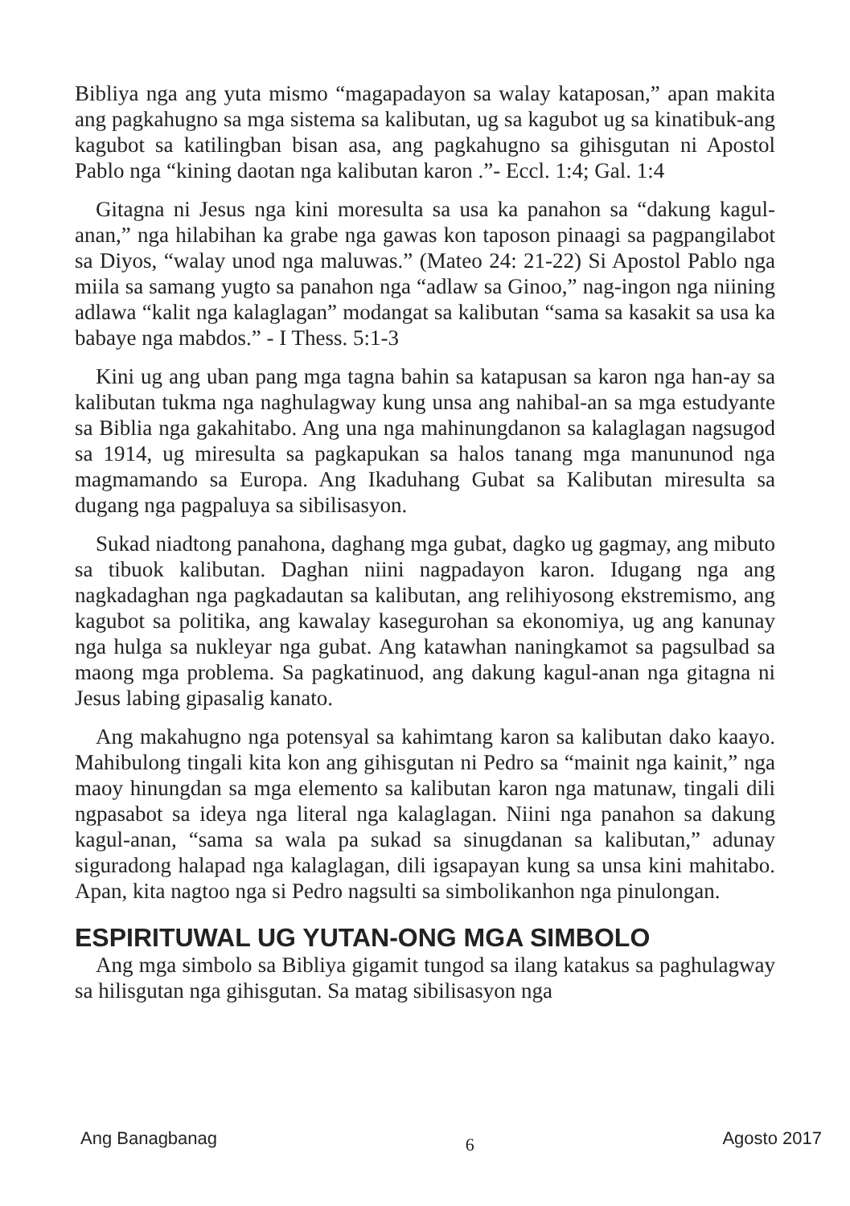Bibliya nga ang yuta mismo “magapadayon sa walay kataposan,” apan makita ang pagkahugno sa mga sistema sa kalibutan, ug sa kagubot ug sa kinatibuk-ang kagubot sa katilingban bisan asa, ang pagkahugno sa gihisgutan ni Apostol Pablo nga “kining daotan nga kalibutan karon .”- Eccl. 1:4; Gal. 1:4
Gitagna ni Jesus nga kini moresulta sa usa ka panahon sa “dakung kagul-anan,” nga hilabihan ka grabe nga gawas kon taposon pinaagi sa pagpangilabot sa Diyos, “walay unod nga maluwas.” (Mateo 24: 21-22) Si Apostol Pablo nga miila sa samang yugto sa panahon nga “adlaw sa Ginoo,” nag-ingon nga niining adlawa “kalit nga kalaglagan” modangat sa kalibutan “sama sa kasakit sa usa ka babaye nga mabdos.” - I Thess. 5:1-3
Kini ug ang uban pang mga tagna bahin sa katapusan sa karon nga han-ay sa kalibutan tukma nga naghulagway kung unsa ang nahibal-an sa mga estudyante sa Biblia nga gakahitabo. Ang una nga mahinungdanon sa kalaglagan nagsugod sa 1914, ug miresulta sa pagkapukan sa halos tanang mga manununod nga magmamando sa Europa. Ang Ikaduhang Gubat sa Kalibutan miresulta sa dugang nga pagpaluya sa sibilisasyon.
Sukad niadtong panahona, daghang mga gubat, dagko ug gagmay, ang mibuto sa tibuok kalibutan. Daghan niini nagpadayon karon. Idugang nga ang nagkadaghan nga pagkadautan sa kalibutan, ang relihiyosong ekstremismo, ang kagubot sa politika, ang kawalay kasegurohan sa ekonomiya, ug ang kanunay nga hulga sa nukleyar nga gubat. Ang katawhan naningkamot sa pagsulbad sa maong mga problema. Sa pagkatinuod, ang dakung kagul-anan nga gitagna ni Jesus labing gipasalig kanato.
Ang makahugno nga potensyal sa kahimtang karon sa kalibutan dako kaayo. Mahibulong tingali kita kon ang gihisgutan ni Pedro sa “mainit nga kainit,” nga maoy hinungdan sa mga elemento sa kalibutan karon nga matunaw, tingali dili ngpasabot sa ideya nga literal nga kalaglagan. Niini nga panahon sa dakung kagul-anan, “sama sa wala pa sukad sa sinugdanan sa kalibutan,” adunay siguradong halapad nga kalaglagan, dili igsapayan kung sa unsa kini mahitabo. Apan, kita nagtoo nga si Pedro nagsulti sa simbolikanhon nga pinulongan.
ESPIRITUWAL UG YUTAN-ONG MGA SIMBOLO
Ang mga simbolo sa Bibliya gigamit tungod sa ilang katakus sa paghulagway sa hilisgutan nga gihisgutan. Sa matag sibilisasyon nga
Ang Banagbanag 6 Agosto 2017